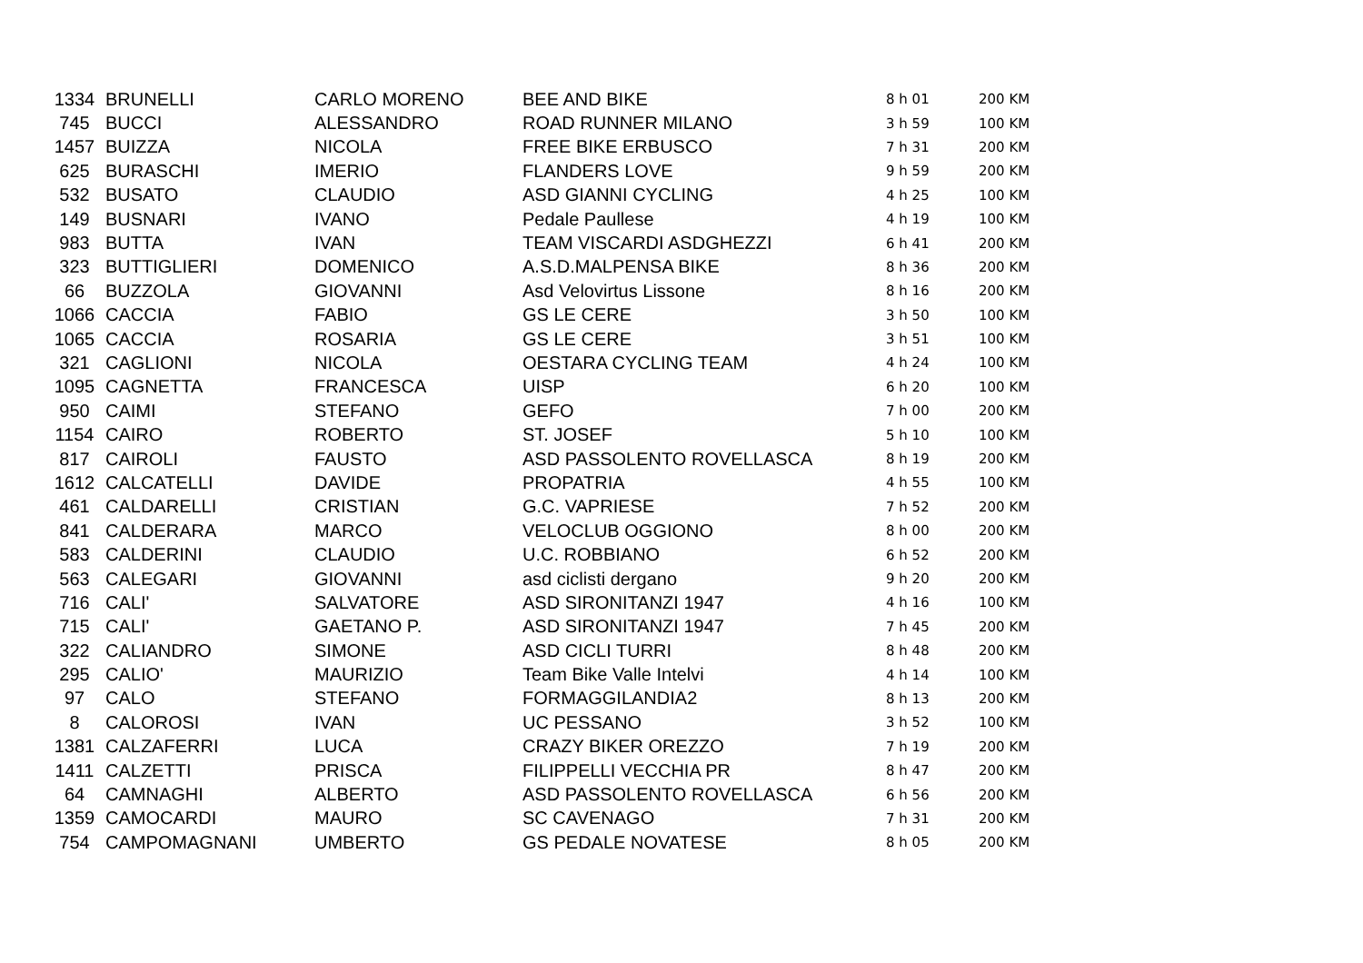| 1334 | BRUNELLI | CARLO MORENO | BEE AND BIKE | 8 h 01 | 200 KM |
| 745 | BUCCI | ALESSANDRO | ROAD RUNNER MILANO | 3 h 59 | 100 KM |
| 1457 | BUIZZA | NICOLA | FREE BIKE ERBUSCO | 7 h 31 | 200 KM |
| 625 | BURASCHI | IMERIO | FLANDERS LOVE | 9 h 59 | 200 KM |
| 532 | BUSATO | CLAUDIO | ASD GIANNI CYCLING | 4 h 25 | 100 KM |
| 149 | BUSNARI | IVANO | Pedale Paullese | 4 h 19 | 100 KM |
| 983 | BUTTA | IVAN | TEAM VISCARDI ASDGHEZZI | 6 h 41 | 200 KM |
| 323 | BUTTIGLIERI | DOMENICO | A.S.D.MALPENSA BIKE | 8 h 36 | 200 KM |
| 66 | BUZZOLA | GIOVANNI | Asd Velovirtus Lissone | 8 h 16 | 200 KM |
| 1066 | CACCIA | FABIO | GS LE CERE | 3 h 50 | 100 KM |
| 1065 | CACCIA | ROSARIA | GS LE CERE | 3 h 51 | 100 KM |
| 321 | CAGLIONI | NICOLA | OESTARA CYCLING TEAM | 4 h 24 | 100 KM |
| 1095 | CAGNETTA | FRANCESCA | UISP | 6 h 20 | 100 KM |
| 950 | CAIMI | STEFANO | GEFO | 7 h 00 | 200 KM |
| 1154 | CAIRO | ROBERTO | ST. JOSEF | 5 h 10 | 100 KM |
| 817 | CAIROLI | FAUSTO | ASD PASSOLENTO ROVELLASCA | 8 h 19 | 200 KM |
| 1612 | CALCATELLI | DAVIDE | PROPATRIA | 4 h 55 | 100 KM |
| 461 | CALDARELLI | CRISTIAN | G.C. VAPRIESE | 7 h 52 | 200 KM |
| 841 | CALDERARA | MARCO | VELOCLUB OGGIONO | 8 h 00 | 200 KM |
| 583 | CALDERINI | CLAUDIO | U.C. ROBBIANO | 6 h 52 | 200 KM |
| 563 | CALEGARI | GIOVANNI | asd ciclisti dergano | 9 h 20 | 200 KM |
| 716 | CALI' | SALVATORE | ASD SIRONITANZI 1947 | 4 h 16 | 100 KM |
| 715 | CALI' | GAETANO P. | ASD SIRONITANZI 1947 | 7 h 45 | 200 KM |
| 322 | CALIANDRO | SIMONE | ASD CICLI TURRI | 8 h 48 | 200 KM |
| 295 | CALIO' | MAURIZIO | Team Bike Valle Intelvi | 4 h 14 | 100 KM |
| 97 | CALO | STEFANO | FORMAGGILANDIA2 | 8 h 13 | 200 KM |
| 8 | CALOROSI | IVAN | UC PESSANO | 3 h 52 | 100 KM |
| 1381 | CALZAFERRI | LUCA | CRAZY BIKER OREZZO | 7 h 19 | 200 KM |
| 1411 | CALZETTI | PRISCA | FILIPPELLI VECCHIA PR | 8 h 47 | 200 KM |
| 64 | CAMNAGHI | ALBERTO | ASD PASSOLENTO ROVELLASCA | 6 h 56 | 200 KM |
| 1359 | CAMOCARDI | MAURO | SC CAVENAGO | 7 h 31 | 200 KM |
| 754 | CAMPOMAGNANI | UMBERTO | GS PEDALE NOVATESE | 8 h 05 | 200 KM |